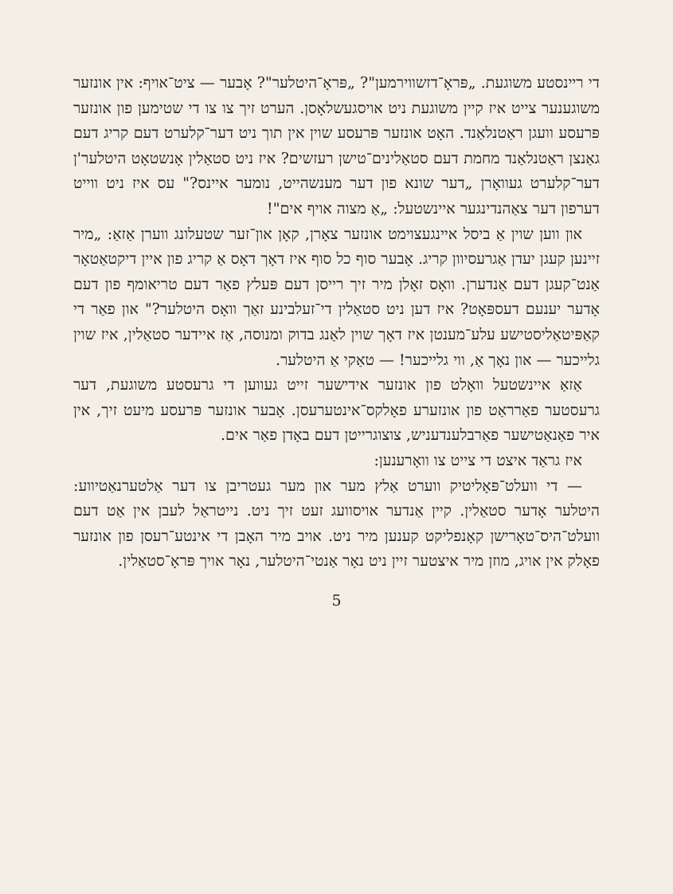די ריינסטע משוגעת. „פּראָ־דזשווירמען"? „פּראָ־היטלער"? אָבער — ציט־אויף: אין אונזער משוגענער צייט איז קיין משוגעת ניט אויסגעשלאָסן. הערט זיך צו צו די שטימען פון אונזער פּרעסע וועגן ראַטנלאַנד. האָט אונזער פּרעסע שוין אין תוך ניט דער־קלערט דעם קריג דעם גאַנצן ראַטנלאַנד מחמת דעם סטאַלינים־טישן רעזשים? איז ניט סטאַלין אָנשטאָט היטלער'ן דער־קלערט געוואָרן „דער שונא פון דער מענשהייט, נומער איינס?" עס איז ניט ווייט דערפון דער צאַהנדינגער איינשטעל: „אַ מצוה אויף אים"!
און ווען שוין אַ ביסל איינגעצוימט אונזער צאָרן, קאָן און־זער שטעלונג ווערן אַזאַ: „מיר זיינען קעגן יעדן אַגרעסיוון קריג. אָבער סוף כל סוף איז דאָך דאָס אַ קריג פון איין דיקטאַטאָר אַנט־קעגן דעם אַנדערן. וואָס זאָלן מיר זיך רייסן דעם פּעלץ פאַר דעם טריאומף פון דעם אָדער יענעם דעספּאָט? איז דען ניט סטאַלין די־זעלבינע זאַך וואָס היטלער?" און פאַר די קאַפּיטאַליסטישע עלע־מענטן איז דאָך שוין לאַנג בדוק ומנוסה, אַז איידער סטאַלין, איז שוין גלייכער — און נאָך אַ, ווי גלייכער! — טאַקי אַ היטלער.
אַזאַ איינשטעל וואָלט פון אונזער אידישער זייט געווען די גרעסטע משוגעת, דער גרעסטער פאַרראַט פון אונזערע פאָלקס־אינטערעסן. אָבער אונזער פּרעסע מיעט זיך, אין איר פאַנאַטישער פאַרבלענדעניש, צוצוגרייטן דעם באָדן פאַר אים.
איז גראַד איצט די צייט צו וואָרענען:
— די וועלט־פּאָליטיק ווערט אַלץ מער און מער געטריבן צו דער אַלטערנאַטיווע: היטלער אָדער סטאַלין. קיין אַנדער אויסוועג זעט זיך ניט. נייטראַל לעבן אין אַט דעם וועלט־היס־טאָרישן קאָנפליקט קענען מיר ניט. אויב מיר האָבן די אינטע־רעסן פון אונזער פאָלק אין אויג, מוזן מיר איצטער זיין ניט נאָר אַנטי־היטלער, נאָר אויך פּראָ־סטאַלין.
5